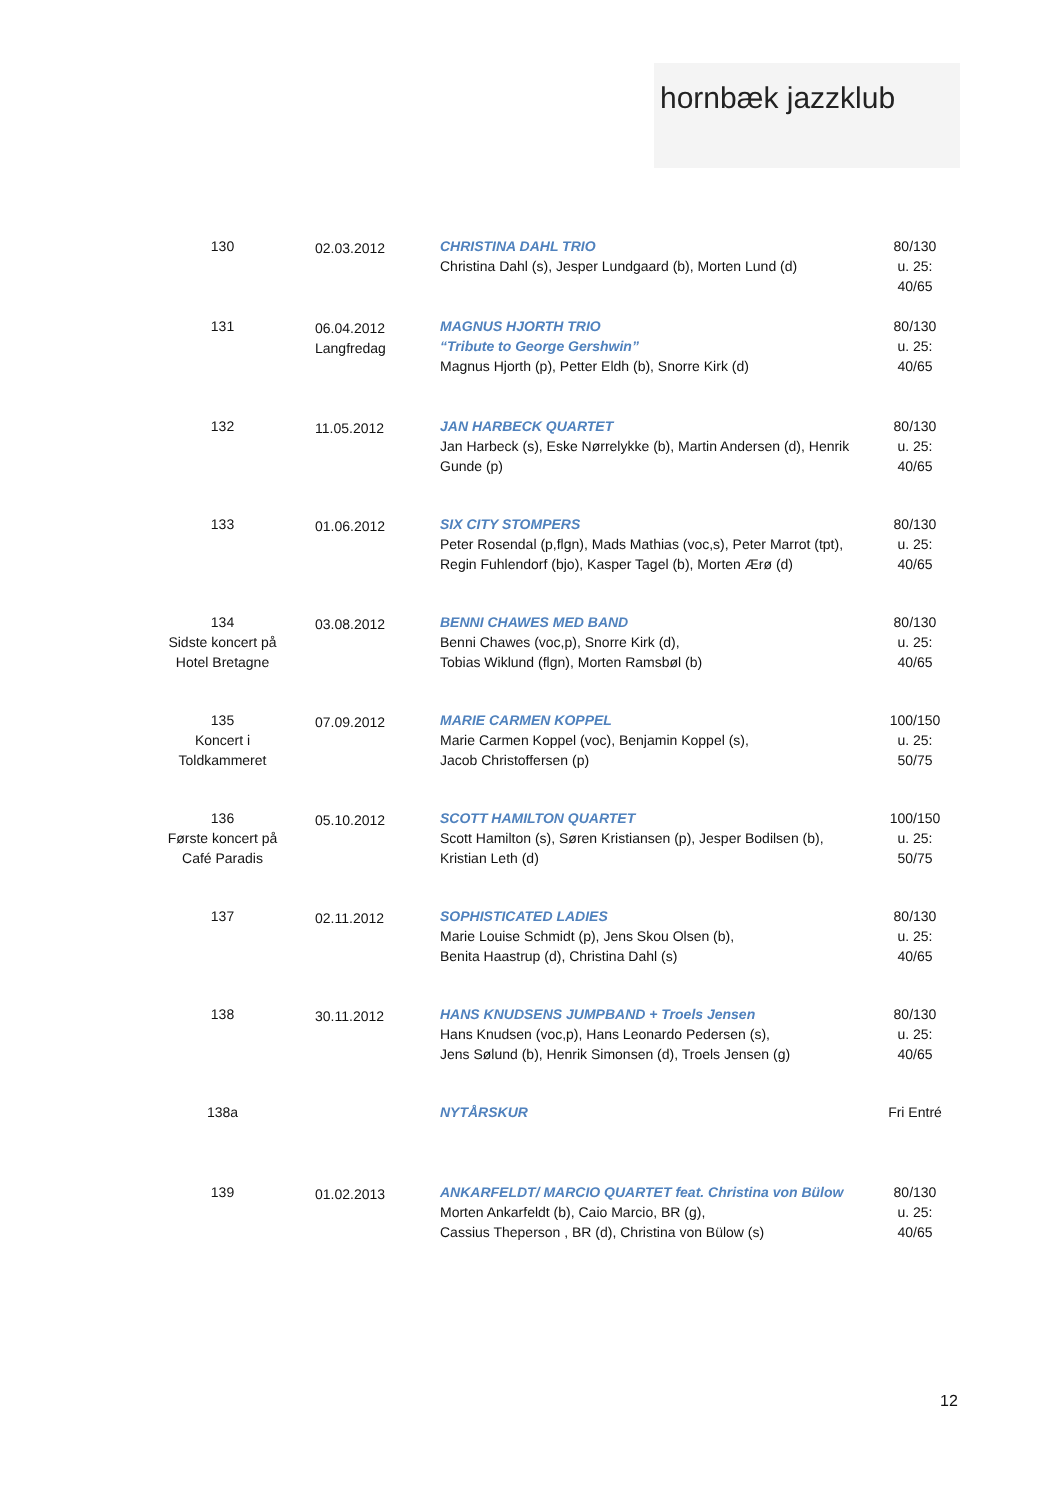hornbæk jazzklub
| 130 | 02.03.2012 | CHRISTINA DAHL TRIO Christina Dahl (s), Jesper Lundgaard (b), Morten Lund (d) | 80/130 u. 25: 40/65 |
| 131 | 06.04.2012 Langfredag | MAGNUS HJORTH TRIO “Tribute to George Gershwin” Magnus Hjorth (p), Petter Eldh (b), Snorre Kirk (d) | 80/130 u. 25: 40/65 |
| 132 | 11.05.2012 | JAN HARBECK QUARTET Jan Harbeck (s), Eske Nørrelykke (b), Martin Andersen (d), Henrik Gunde (p) | 80/130 u. 25: 40/65 |
| 133 | 01.06.2012 | SIX CITY STOMPERS Peter Rosendal (p,flgn), Mads Mathias (voc,s), Peter Marrot (tpt), Regin Fuhlendorf (bjo), Kasper Tagel (b), Morten Ærø (d) | 80/130 u. 25: 40/65 |
| 134 Sidste koncert på Hotel Bretagne | 03.08.2012 | BENNI CHAWES MED BAND Benni Chawes (voc,p), Snorre Kirk (d), Tobias Wiklund (flgn), Morten Ramsbøl (b) | 80/130 u. 25: 40/65 |
| 135 Koncert i Toldkammeret | 07.09.2012 | MARIE CARMEN KOPPEL Marie Carmen Koppel (voc), Benjamin Koppel (s), Jacob Christoffersen (p) | 100/150 u. 25: 50/75 |
| 136 Første koncert på Café Paradis | 05.10.2012 | SCOTT HAMILTON QUARTET Scott Hamilton (s), Søren Kristiansen (p), Jesper Bodilsen (b), Kristian Leth (d) | 100/150 u. 25: 50/75 |
| 137 | 02.11.2012 | SOPHISTICATED LADIES Marie Louise Schmidt (p), Jens Skou Olsen (b), Benita Haastrup (d), Christina Dahl (s) | 80/130 u. 25: 40/65 |
| 138 | 30.11.2012 | HANS KNUDSENS JUMPBAND + Troels Jensen Hans Knudsen (voc,p), Hans Leonardo Pedersen (s), Jens Sølund (b), Henrik Simonsen (d), Troels Jensen (g) | 80/130 u. 25: 40/65 |
| 138a | | NYTÅRSKUR | Fri Entré |
| 139 | 01.02.2013 | ANKARFELDT/ MARCIO QUARTET feat. Christina von Bülow Morten Ankarfeldt (b), Caio Marcio, BR (g), Cassius Theperson , BR (d), Christina von Bülow (s) | 80/130 u. 25: 40/65 |
12